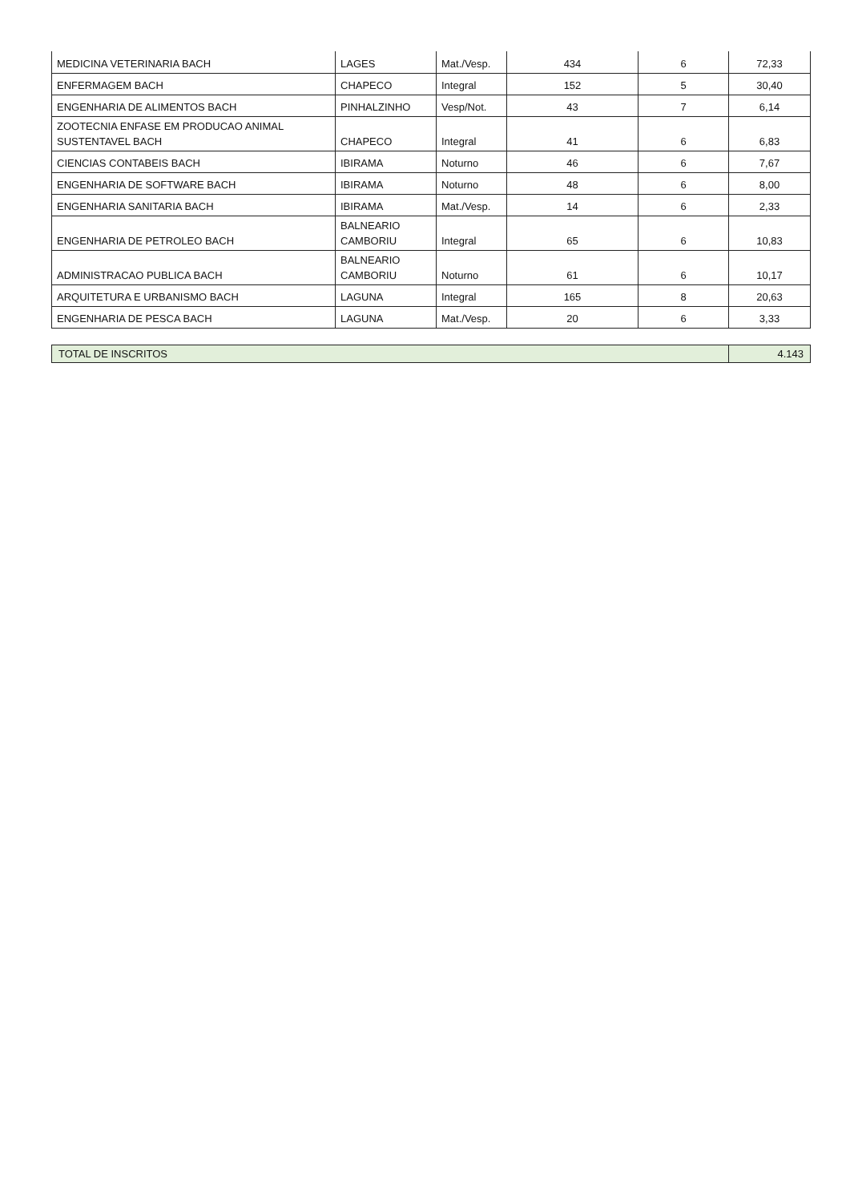| MEDICINA VETERINARIA BACH | LAGES | Mat./Vesp. | 434 | 6 | 72,33 |
| ENFERMAGEM BACH | CHAPECO | Integral | 152 | 5 | 30,40 |
| ENGENHARIA DE ALIMENTOS BACH | PINHALZINHO | Vesp/Not. | 43 | 7 | 6,14 |
| ZOOTECNIA ENFASE EM PRODUCAO ANIMAL SUSTENTAVEL BACH | CHAPECO | Integral | 41 | 6 | 6,83 |
| CIENCIAS CONTABEIS BACH | IBIRAMA | Noturno | 46 | 6 | 7,67 |
| ENGENHARIA DE SOFTWARE BACH | IBIRAMA | Noturno | 48 | 6 | 8,00 |
| ENGENHARIA SANITARIA BACH | IBIRAMA | Mat./Vesp. | 14 | 6 | 2,33 |
| ENGENHARIA DE PETROLEO BACH | BALNEARIO CAMBORIU | Integral | 65 | 6 | 10,83 |
| ADMINISTRACAO PUBLICA BACH | BALNEARIO CAMBORIU | Noturno | 61 | 6 | 10,17 |
| ARQUITETURA E URBANISMO BACH | LAGUNA | Integral | 165 | 8 | 20,63 |
| ENGENHARIA DE PESCA BACH | LAGUNA | Mat./Vesp. | 20 | 6 | 3,33 |
| TOTAL DE INSCRITOS | 4.143 |